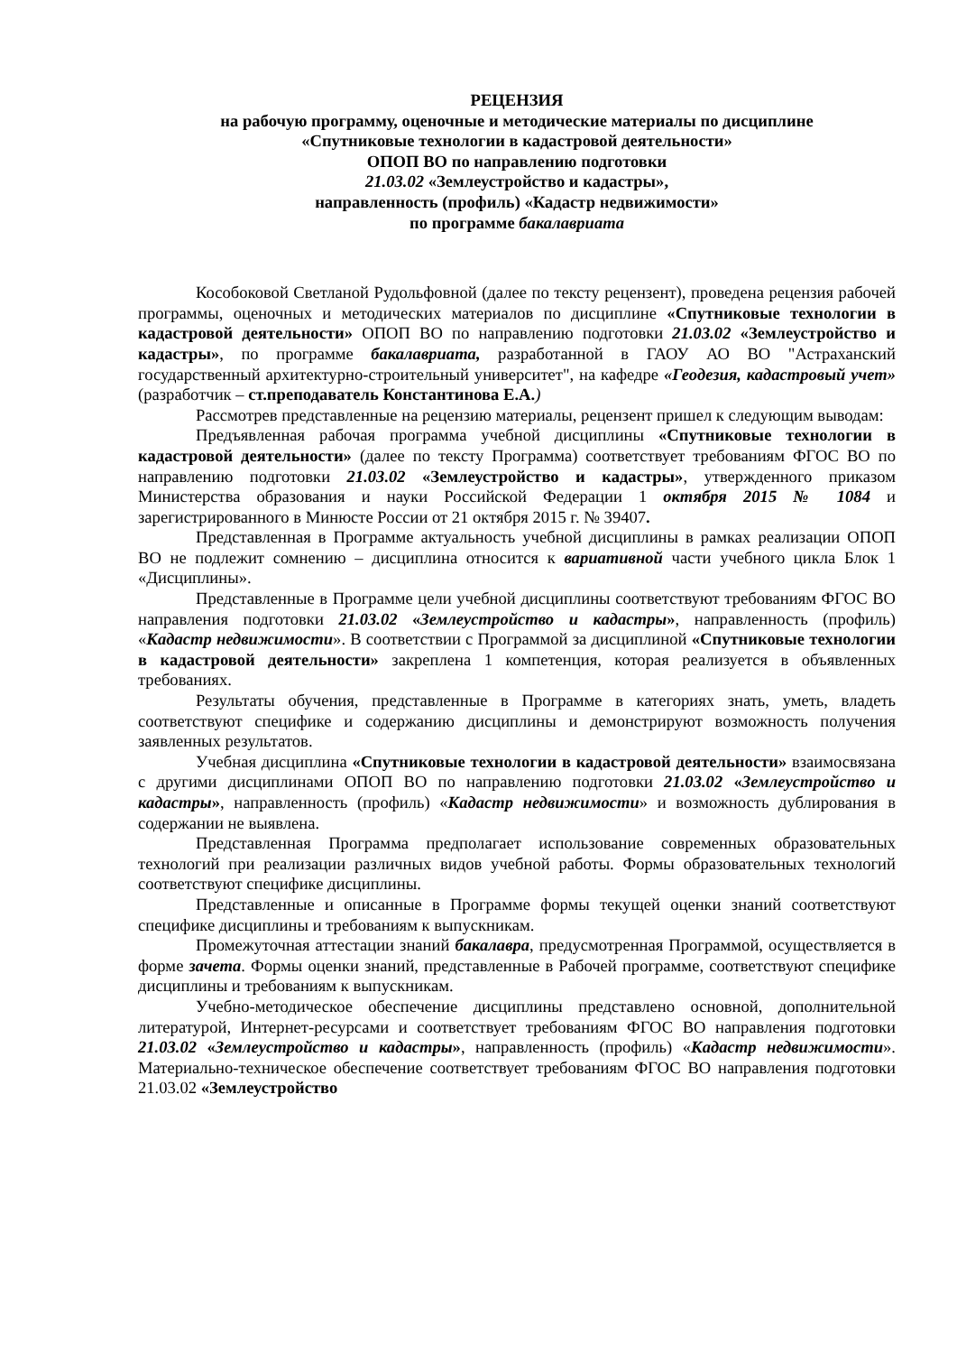РЕЦЕНЗИЯ
на рабочую программу, оценочные и методические материалы по дисциплине
«Спутниковые технологии в кадастровой деятельности»
ОПОП ВО по направлению подготовки
21.03.02 «Землеустройство и кадастры»,
направленность (профиль) «Кадастр недвижимости»
по программе бакалавриата
Кособоковой Светланой Рудольфовной (далее по тексту рецензент), проведена рецензия рабочей программы, оценочных и методических материалов по дисциплине «Спутниковые технологии в кадастровой деятельности» ОПОП ВО по направлению подготовки 21.03.02 «Землеустройство и кадастры», по программе бакалавриата, разработанной в ГАОУ АО ВО "Астраханский государственный архитектурно-строительный университет", на кафедре «Геодезия, кадастровый учет» (разработчик – ст.преподаватель Константинова Е.А.)
Рассмотрев представленные на рецензию материалы, рецензент пришел к следующим выводам:
Предъявленная рабочая программа учебной дисциплины «Спутниковые технологии в кадастровой деятельности» (далее по тексту Программа) соответствует требованиям ФГОС ВО по направлению подготовки 21.03.02 «Землеустройство и кадастры», утвержденного приказом Министерства образования и науки Российской Федерации 1 октября 2015 № 1084 и зарегистрированного в Минюсте России от 21 октября 2015 г. № 39407.
Представленная в Программе актуальность учебной дисциплины в рамках реализации ОПОП ВО не подлежит сомнению – дисциплина относится к вариативной части учебного цикла Блок 1 «Дисциплины».
Представленные в Программе цели учебной дисциплины соответствуют требованиям ФГОС ВО направления подготовки 21.03.02 «Землеустройство и кадастры», направленность (профиль) «Кадастр недвижимости». В соответствии с Программой за дисциплиной «Спутниковые технологии в кадастровой деятельности» закреплена 1 компетенция, которая реализуется в объявленных требованиях.
Результаты обучения, представленные в Программе в категориях знать, уметь, владеть соответствуют специфике и содержанию дисциплины и демонстрируют возможность получения заявленных результатов.
Учебная дисциплина «Спутниковые технологии в кадастровой деятельности» взаимосвязана с другими дисциплинами ОПОП ВО по направлению подготовки 21.03.02 «Землеустройство и кадастры», направленность (профиль) «Кадастр недвижимости» и возможность дублирования в содержании не выявлена.
Представленная Программа предполагает использование современных образовательных технологий при реализации различных видов учебной работы. Формы образовательных технологий соответствуют специфике дисциплины.
Представленные и описанные в Программе формы текущей оценки знаний соответствуют специфике дисциплины и требованиям к выпускникам.
Промежуточная аттестации знаний бакалавра, предусмотренная Программой, осуществляется в форме зачета. Формы оценки знаний, представленные в Рабочей программе, соответствуют специфике дисциплины и требованиям к выпускникам.
Учебно-методическое обеспечение дисциплины представлено основной, дополнительной литературой, Интернет-ресурсами и соответствует требованиям ФГОС ВО направления подготовки 21.03.02 «Землеустройство и кадастры», направленность (профиль) «Кадастр недвижимости». Материально-техническое обеспечение соответствует требованиям ФГОС ВО направления подготовки 21.03.02 «Землеустройство